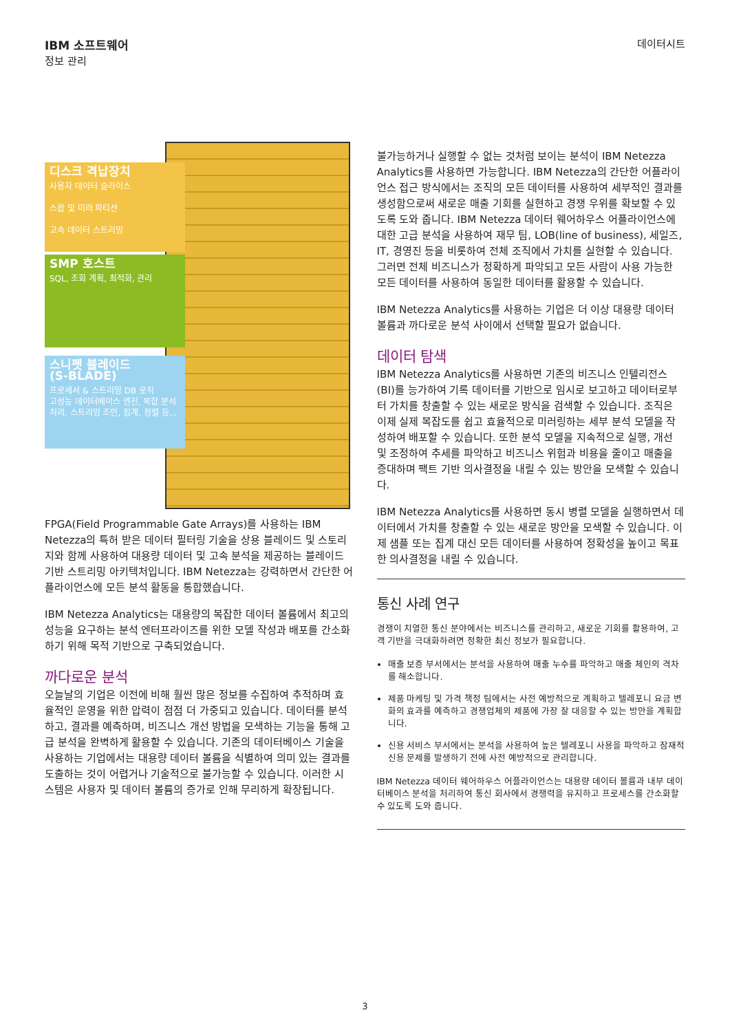IBM 소프트웨어
정보 관리
데이터시트
디스크 격납장치
사용자 데이터 슬라이스
스왑 및 미러 파티션
고속 데이터 스트리밍
SMP 호스트
SQL, 조회 계획, 최적화, 관리
스니펫 블레이드
(S-BLADE)
프로세서 & 스트리밍 DB 로직
고성능 데이터베이스 엔진, 복합 분석 처리, 스트리밍 조인, 집계, 정렬 등...
FPGA(Field Programmable Gate Arrays)를 사용하는 IBM Netezza의 특허 받은 데이터 필터링 기술을 상용 블레이드 및 스토리지와 함께 사용하여 대용량 데이터 및 고속 분석을 제공하는 블레이드 기반 스트리밍 아키텍처입니다. IBM Netezza는 강력하면서 간단한 어플라이언스에 모든 분석 활동을 통합했습니다.
IBM Netezza Analytics는 대용량의 복잡한 데이터 볼륨에서 최고의 성능을 요구하는 분석 엔터프라이즈를 위한 모델 작성과 배포를 간소화하기 위해 목적 기반으로 구축되었습니다.
까다로운 분석
오늘날의 기업은 이전에 비해 훨씬 많은 정보를 수집하여 추적하며 효율적인 운영을 위한 압력이 점점 더 가중되고 있습니다. 데이터를 분석하고, 결과를 예측하며, 비즈니스 개선 방법을 모색하는 기능을 통해 고급 분석을 완벽하게 활용할 수 있습니다. 기존의 데이터베이스 기술을 사용하는 기업에서는 대용량 데이터 볼륨을 식별하여 의미 있는 결과를 도출하는 것이 어렵거나 기술적으로 불가능할 수 있습니다. 이러한 시스템은 사용자 및 데이터 볼륨의 증가로 인해 무리하게 확장됩니다.
불가능하거나 실행할 수 없는 것처럼 보이는 분석이 IBM Netezza Analytics를 사용하면 가능합니다. IBM Netezza의 간단한 어플라이언스 접근 방식에서는 조직의 모든 데이터를 사용하여 세부적인 결과를 생성함으로써 새로운 매출 기회를 실현하고 경쟁 우위를 확보할 수 있도록 도와 줍니다. IBM Netezza 데이터 웨어하우스 어플라이언스에 대한 고급 분석을 사용하여 재무 팀, LOB(line of business), 세일즈, IT, 경영진 등을 비롯하여 전체 조직에서 가치를 실현할 수 있습니다. 그러면 전체 비즈니스가 정확하게 파악되고 모든 사람이 사용 가능한 모든 데이터를 사용하여 동일한 데이터를 활용할 수 있습니다.
IBM Netezza Analytics를 사용하는 기업은 더 이상 대용량 데이터 볼륨과 까다로운 분석 사이에서 선택할 필요가 없습니다.
데이터 탐색
IBM Netezza Analytics를 사용하면 기존의 비즈니스 인텔리전스(BI)를 능가하여 기록 데이터를 기반으로 임시로 보고하고 데이터로부터 가치를 창출할 수 있는 새로운 방식을 검색할 수 있습니다. 조직은 이제 실제 복잡도를 쉽고 효율적으로 미러링하는 세부 분석 모델을 작성하여 배포할 수 있습니다. 또한 분석 모델을 지속적으로 실행, 개선 및 조정하여 추세를 파악하고 비즈니스 위험과 비용을 줄이고 매출을 증대하며 팩트 기반 의사결정을 내릴 수 있는 방안을 모색할 수 있습니다.
IBM Netezza Analytics를 사용하면 동시 병렬 모델을 실행하면서 데이터에서 가치를 창출할 수 있는 새로운 방안을 모색할 수 있습니다. 이제 샘플 또는 집계 대신 모든 데이터를 사용하여 정확성을 높이고 목표한 의사결정을 내릴 수 있습니다.
통신 사례 연구
경쟁이 치열한 통신 분야에서는 비즈니스를 관리하고, 새로운 기회를 활용하여, 고객 기반을 극대화하려면 정확한 최신 정보가 필요합니다.
매출 보증 부서에서는 분석을 사용하여 매출 누수를 파악하고 매출 체인의 격차를 해소합니다.
제품 마케팅 및 가격 책정 팀에서는 사전 예방적으로 계획하고 텔레포니 요금 변화의 효과를 예측하고 경쟁업체의 제품에 가장 잘 대응할 수 있는 방안을 계획합니다.
신용 서비스 부서에서는 분석을 사용하여 높은 텔레포니 사용을 파악하고 잠재적 신용 문제를 발생하기 전에 사전 예방적으로 관리합니다.
IBM Netezza 데이터 웨어하우스 어플라이언스는 대용량 데이터 볼륨과 내부 데이터베이스 분석을 처리하여 통신 회사에서 경쟁력을 유지하고 프로세스를 간소화할 수 있도록 도와 줍니다.
3